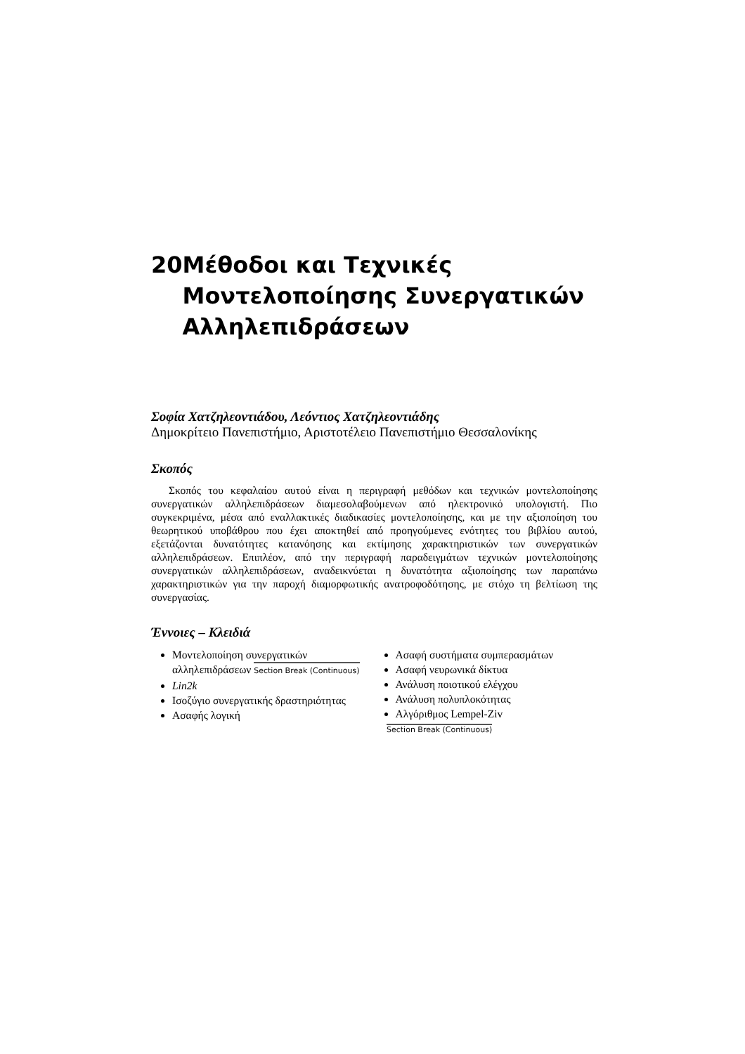20 Μέθοδοι και Τεχνικές Μοντελοποίησης Συνεργατικών Αλληλεπιδράσεων
Σοφία Χατζηλεοντιάδου, Λεόντιος Χατζηλεοντιάδης
Δημοκρίτειο Πανεπιστήμιο, Αριστοτέλειο Πανεπιστήμιο Θεσσαλονίκης
Σκοπός
Σκοπός του κεφαλαίου αυτού είναι η περιγραφή μεθόδων και τεχνικών μοντελοποίησης συνεργατικών αλληλεπιδράσεων διαμεσολαβούμενων από ηλεκτρονικό υπολογιστή. Πιο συγκεκριμένα, μέσα από εναλλακτικές διαδικασίες μοντελοποίησης, και με την αξιοποίηση του θεωρητικού υποβάθρου που έχει αποκτηθεί από προηγούμενες ενότητες του βιβλίου αυτού, εξετάζονται δυνατότητες κατανόησης και εκτίμησης χαρακτηριστικών των συνεργατικών αλληλεπιδράσεων. Επιπλέον, από την περιγραφή παραδειγμάτων τεχνικών μοντελοποίησης συνεργατικών αλληλεπιδράσεων, αναδεικνύεται η δυνατότητα αξιοποίησης των παραπάνω χαρακτηριστικών για την παροχή διαμορφωτικής ανατροφοδότησης, με στόχο τη βελτίωση της συνεργασίας.
Έννοιες – Κλειδιά
Μοντελοποίηση συνεργατικών αλληλεπιδράσεων Section Break (Continuous)
Lin2k
Ισοζύγιο συνεργατικής δραστηριότητας
Ασαφής λογική
Ασαφή συστήματα συμπερασμάτων
Ασαφή νευρωνικά δίκτυα
Ανάλυση ποιοτικού ελέγχου
Ανάλυση πολυπλοκότητας
Αλγόριθμος Lempel-Ziv
Section Break (Continuous)